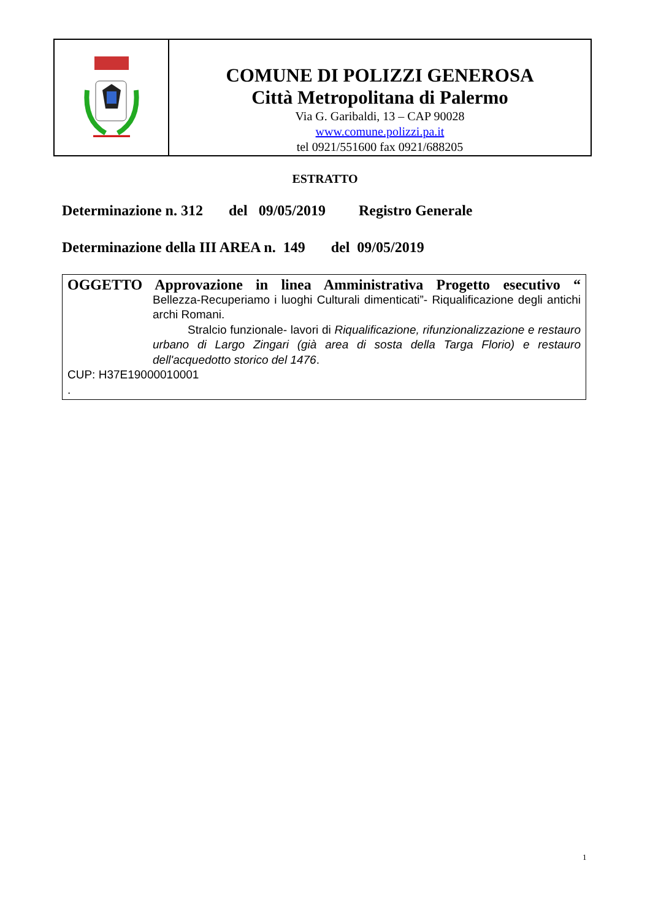COMUNE DI POLIZZI GENEROSA
Città Metropolitana di Palermo
Via G. Garibaldi, 13 – CAP 90028
www.comune.polizzi.pa.it
tel 0921/551600 fax 0921/688205
ESTRATTO
Determinazione n. 312 del 09/05/2019 Registro Generale
Determinazione della III AREA n. 149 del 09/05/2019
OGGETTO Approvazione in linea Amministrativa Progetto esecutivo “
Bellezza-Recuperiamo i luoghi Culturali dimenticati”- Riqualificazione degli antichi archi Romani.
Stralcio funzionale- lavori di Riqualificazione, rifunzionalizzazione e restauro urbano di Largo Zingari (già area di sosta della Targa Florio) e restauro dell'acquedotto storico del 1476.
CUP: H37E19000010001
.
1